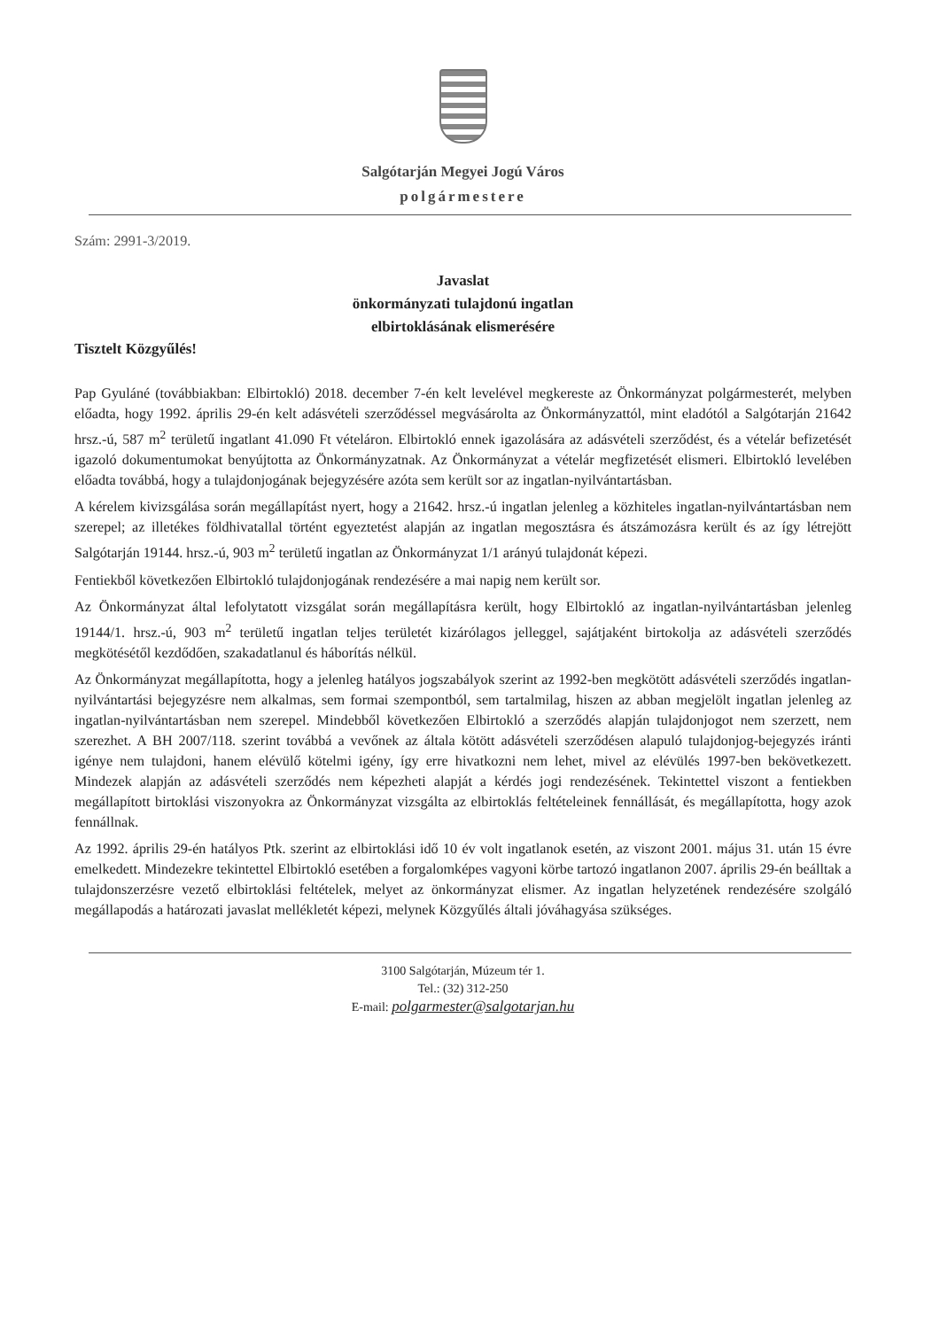Salgótarján Megyei Jogú Város
polgármestere
Szám: 2991-3/2019.
Javaslat
önkormányzati tulajdonú ingatlan
elbirtoklásának elismerésére
Tisztelt Közgyűlés!
Pap Gyuláné (továbbiakban: Elbirtokló) 2018. december 7-én kelt levelével megkereste az Önkormányzat polgármesterét, melyben előadta, hogy 1992. április 29-én kelt adásvételi szerződéssel megvásárolta az Önkormányzattól, mint eladótól a Salgótarján 21642 hrsz.-ú, 587 m<sup>2</sup> területű ingatlant 41.090 Ft vételáron. Elbirtokló ennek igazolására az adásvételi szerződést, és a vételár befizetését igazoló dokumentumokat benyújtotta az Önkormányzatnak. Az Önkormányzat a vételár megfizetését elismeri. Elbirtokló levelében előadta továbbá, hogy a tulajdonjogának bejegyzésére azóta sem került sor az ingatlan-nyilvántartásban.
A kérelem kivizsgálása során megállapítást nyert, hogy a 21642. hrsz.-ú ingatlan jelenleg a közhiteles ingatlan-nyilvántartásban nem szerepel; az illetékes földhivatallal történt egyeztetést alapján az ingatlan megosztásra és átszámozásra került és az így létrejött Salgótarján 19144. hrsz.-ú, 903 m<sup>2</sup> területű ingatlan az Önkormányzat 1/1 arányú tulajdonát képezi.
Fentiekből következően Elbirtokló tulajdonjogának rendezésére a mai napig nem került sor.
Az Önkormányzat által lefolytatott vizsgálat során megállapításra került, hogy Elbirtokló az ingatlan-nyilvántartásban jelenleg 19144/1. hrsz.-ú, 903 m<sup>2</sup> területű ingatlan teljes területét kizárólagos jelleggel, sajátjaként birtokolja az adásvételi szerződés megkötésétől kezdődően, szakadatlanul és háborítás nélkül.
Az Önkormányzat megállapította, hogy a jelenleg hatályos jogszabályok szerint az 1992-ben megkötött adásvételi szerződés ingatlan-nyilvántartási bejegyzésre nem alkalmas, sem formai szempontból, sem tartalmilag, hiszen az abban megjelölt ingatlan jelenleg az ingatlan-nyilvántartásban nem szerepel. Mindebből következően Elbirtokló a szerződés alapján tulajdonjogot nem szerzett, nem szerezhet. A BH 2007/118. szerint továbbá a vevőnek az általa kötött adásvételi szerződésen alapuló tulajdonjog-bejegyzés iránti igénye nem tulajdoni, hanem elévülő kötelmi igény, így erre hivatkozni nem lehet, mivel az elévülés 1997-ben bekövetkezett. Mindezek alapján az adásvételi szerződés nem képezheti alapját a kérdés jogi rendezésének. Tekintettel viszont a fentiekben megállapított birtoklási viszonyokra az Önkormányzat vizsgálta az elbirtoklás feltételeinek fennállását, és megállapította, hogy azok fennállnak.
Az 1992. április 29-én hatályos Ptk. szerint az elbirtoklási idő 10 év volt ingatlanok esetén, az viszont 2001. május 31. után 15 évre emelkedett. Mindezekre tekintettel Elbirtokló esetében a forgalomképes vagyoni körbe tartozó ingatlanon 2007. április 29-én beálltak a tulajdonszerzésre vezető elbirtoklási feltételek, melyet az önkormányzat elismer. Az ingatlan helyzetének rendezésére szolgáló megállapodás a határozati javaslat mellékletét képezi, melynek Közgyűlés általi jóváhagyása szükséges.
3100 Salgótarján, Múzeum tér 1.
Tel.: (32) 312-250
E-mail: polgarmester@salgotarjan.hu